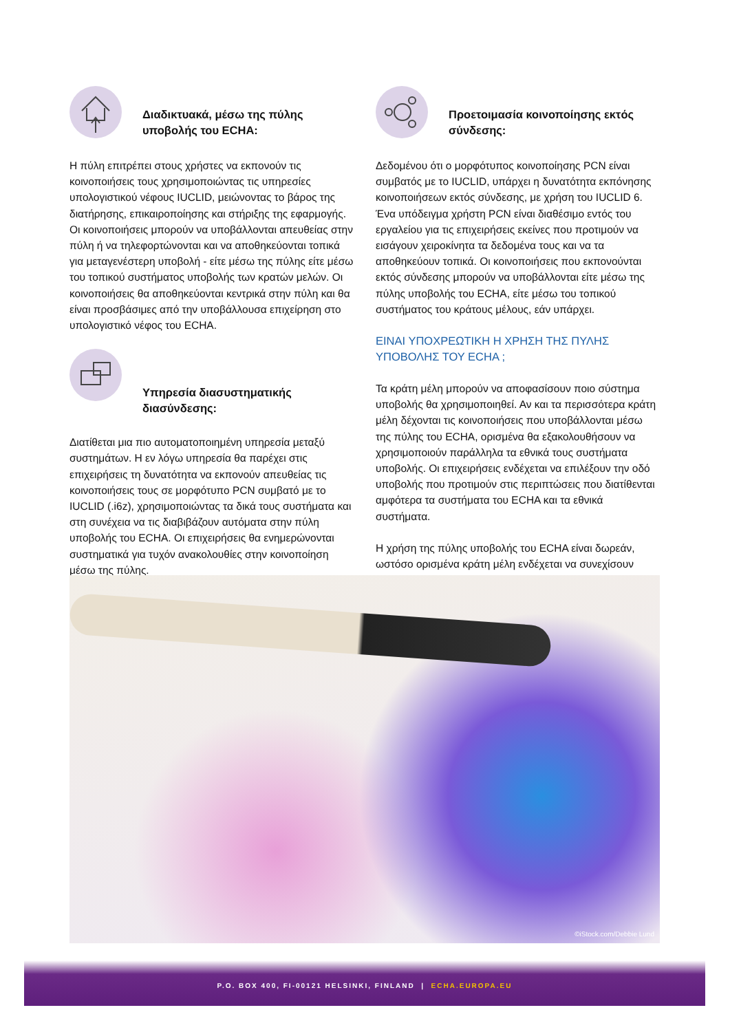Διαδικτυακά, μέσω της πύλης υποβολής του ECHA:
Η πύλη επιτρέπει στους χρήστες να εκπονούν τις κοινοποιήσεις τους χρησιμοποιώντας τις υπηρεσίες υπολογιστικού νέφους IUCLID, μειώνοντας το βάρος της διατήρησης, επικαιροποίησης και στήριξης της εφαρμογής. Οι κοινοποιήσεις μπορούν να υποβάλλονται απευθείας στην πύλη ή να τηλεφορτώνονται και να αποθηκεύονται τοπικά για μεταγενέστερη υποβολή - είτε μέσω της πύλης είτε μέσω του τοπικού συστήματος υποβολής των κρατών μελών. Οι κοινοποιήσεις θα αποθηκεύονται κεντρικά στην πύλη και θα είναι προσβάσιμες από την υποβάλλουσα επιχείρηση στο υπολογιστικό νέφος του ECHA.
Υπηρεσία διασυστηματικής διασύνδεσης:
Διατίθεται μια πιο αυτοματοποιημένη υπηρεσία μεταξύ συστημάτων. Η εν λόγω υπηρεσία θα παρέχει στις επιχειρήσεις τη δυνατότητα να εκπονούν απευθείας τις κοινοποιήσεις τους σε μορφότυπο PCN συμβατό με το IUCLID (.i6z), χρησιμοποιώντας τα δικά τους συστήματα και στη συνέχεια να τις διαβιβάζουν αυτόματα στην πύλη υποβολής του ECHA. Οι επιχειρήσεις θα ενημερώνονται συστηματικά για τυχόν ανακολουθίες στην κοινοποίηση μέσω της πύλης.
Προετοιμασία κοινοποίησης εκτός σύνδεσης:
Δεδομένου ότι ο μορφότυπος κοινοποίησης PCN είναι συμβατός με το IUCLID, υπάρχει η δυνατότητα εκπόνησης κοινοποιήσεων εκτός σύνδεσης, με χρήση του IUCLID 6. Ένα υπόδειγμα χρήστη PCN είναι διαθέσιμο εντός του εργαλείου για τις επιχειρήσεις εκείνες που προτιμούν να εισάγουν χειροκίνητα τα δεδομένα τους και να τα αποθηκεύουν τοπικά. Οι κοινοποιήσεις που εκπονούνται εκτός σύνδεσης μπορούν να υποβάλλονται είτε μέσω της πύλης υποβολής του ECHA, είτε μέσω του τοπικού συστήματος του κράτους μέλους, εάν υπάρχει.
ΕΙΝΑΙ ΥΠΟΧΡΕΩΤΙΚΗ Η ΧΡΗΣΗ ΤΗΣ ΠΥΛΗΣ ΥΠΟΒΟΛΗΣ ΤΟΥ ECHA ;
Τα κράτη μέλη μπορούν να αποφασίσουν ποιο σύστημα υποβολής θα χρησιμοποιηθεί. Αν και τα περισσότερα κράτη μέλη δέχονται τις κοινοποιήσεις που υποβάλλονται μέσω της πύλης του ECHA, ορισμένα θα εξακολουθήσουν να χρησιμοποιούν παράλληλα τα εθνικά τους συστήματα υποβολής. Οι επιχειρήσεις ενδέχεται να επιλέξουν την οδό υποβολής που προτιμούν στις περιπτώσεις που διατίθενται αμφότερα τα συστήματα του ECHA και τα εθνικά συστήματα.
Η χρήση της πύλης υποβολής του ECHA είναι δωρεάν, ωστόσο ορισμένα κράτη μέλη ενδέχεται να συνεχίσουν
©iStock.com/Debbie Lund
P.O. BOX 400, FI-00121 HELSINKI, FINLAND | ECHA.EUROPA.EU